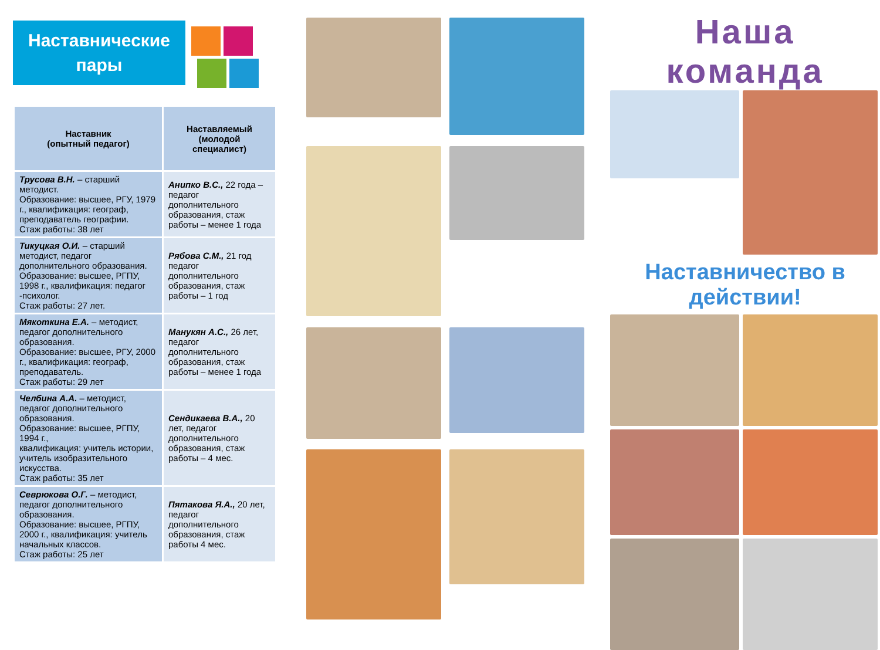Наставнические
пары
| Наставник (опытный педагог) | Наставляемый (молодой специалист) |
| --- | --- |
| Трусова В.Н. – старший методист. Образование: высшее, РГУ, 1979 г., квалификация: географ, преподаватель географии. Стаж работы: 38 лет | Анипко В.С., 22 года – педагог дополнительного образования, стаж работы – менее 1 года |
| Тикуцкая О.И. – старший методист, педагог дополнительного образования. Образование: высшее, РГПУ, 1998 г., квалификация: педагог -психолог. Стаж работы: 27 лет. | Рябова С.М., 21 год педагог дополнительного образования, стаж работы – 1 год |
| Мякоткина Е.А. – методист, педагог дополнительного образования. Образование: высшее, РГУ, 2000 г., квалификация: географ, преподаватель. Стаж работы: 29 лет | Манукян А.С., 26 лет, педагог дополнительного образования, стаж работы – менее 1 года |
| Челбина А.А. – методист, педагог дополнительного образования. Образование: высшее, РГПУ, 1994 г., квалификация: учитель истории, учитель изобразительного искусства. Стаж работы: 35 лет | Сендикаева В.А., 20 лет, педагог дополнительного образования, стаж работы – 4 мес. |
| Севрюкова О.Г. – методист, педагог дополнительного образования. Образование: высшее, РГПУ, 2000 г., квалификация: учитель начальных классов. Стаж работы: 25 лет | Пятакова Я.А., 20 лет, педагог дополнительного образования, стаж работы 4 мес. |
Наша команда
Наставничество в действии!